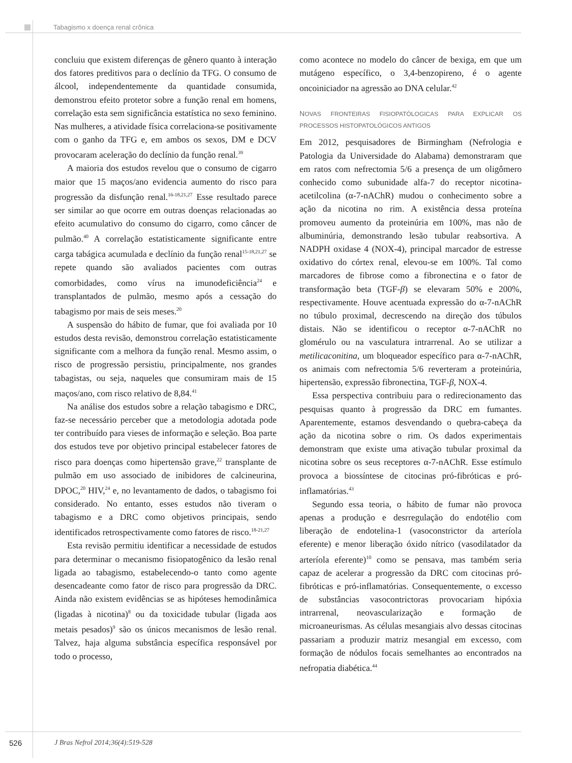Tabagismo x doença renal crônica
concluiu que existem diferenças de gênero quanto à interação dos fatores preditivos para o declínio da TFG. O consumo de álcool, independentemente da quantidade consumida, demonstrou efeito protetor sobre a função renal em homens, correlação esta sem significância estatística no sexo feminino. Nas mulheres, a atividade física correlaciona-se positivamente com o ganho da TFG e, em ambos os sexos, DM e DCV provocaram aceleração do declínio da função renal.<sup>39</sup>
A maioria dos estudos revelou que o consumo de cigarro maior que 15 maços/ano evidencia aumento do risco para progressão da disfunção renal.<sup>16-18,21,27</sup> Esse resultado parece ser similar ao que ocorre em outras doenças relacionadas ao efeito acumulativo do consumo do cigarro, como câncer de pulmão.<sup>40</sup> A correlação estatisticamente significante entre carga tabágica acumulada e declínio da função renal<sup>15-18,21,27</sup> se repete quando são avaliados pacientes com outras comorbidades, como vírus na imunodeficiência<sup>24</sup> e transplantados de pulmão, mesmo após a cessação do tabagismo por mais de seis meses.<sup>20</sup>
A suspensão do hábito de fumar, que foi avaliada por 10 estudos desta revisão, demonstrou correlação estatisticamente significante com a melhora da função renal. Mesmo assim, o risco de progressão persistiu, principalmente, nos grandes tabagistas, ou seja, naqueles que consumiram mais de 15 maços/ano, com risco relativo de 8,84.<sup>41</sup>
Na análise dos estudos sobre a relação tabagismo e DRC, faz-se necessário perceber que a metodologia adotada pode ter contribuído para vieses de informação e seleção. Boa parte dos estudos teve por objetivo principal estabelecer fatores de risco para doenças como hipertensão grave,<sup>22</sup> transplante de pulmão em uso associado de inibidores de calcineurina, DPOC,<sup>20</sup> HIV,<sup>24</sup> e, no levantamento de dados, o tabagismo foi considerado. No entanto, esses estudos não tiveram o tabagismo e a DRC como objetivos principais, sendo identificados retrospectivamente como fatores de risco.<sup>18-21,27</sup>
Esta revisão permitiu identificar a necessidade de estudos para determinar o mecanismo fisiopatogênico da lesão renal ligada ao tabagismo, estabelecendo-o tanto como agente desencadeante como fator de risco para progressão da DRC. Ainda não existem evidências se as hipóteses hemodinâmica (ligadas à nicotina)<sup>8</sup> ou da toxicidade tubular (ligada aos metais pesados)<sup>9</sup> são os únicos mecanismos de lesão renal. Talvez, haja alguma substância específica responsável por todo o processo,
como acontece no modelo do câncer de bexiga, em que um mutágeno específico, o 3,4-benzopireno, é o agente oncoiniciador na agressão ao DNA celular.<sup>42</sup>
NOVAS FRONTEIRAS FISIOPATÓLOGICAS PARA EXPLICAR OS PROCESSOS HISTOPATOLÓGICOS ANTIGOS
Em 2012, pesquisadores de Birmingham (Nefrologia e Patologia da Universidade do Alabama) demonstraram que em ratos com nefrectomia 5/6 a presença de um oligômero conhecido como subunidade alfa-7 do receptor nicotina-acetilcolina (α-7-nAChR) mudou o conhecimento sobre a ação da nicotina no rim. A existência dessa proteína promoveu aumento da proteinúria em 100%, mas não de albuminúria, demonstrando lesão tubular reabsortiva. A NADPH oxidase 4 (NOX-4), principal marcador de estresse oxidativo do córtex renal, elevou-se em 100%. Tal como marcadores de fibrose como a fibronectina e o fator de transformação beta (TGF-β) se elevaram 50% e 200%, respectivamente. Houve acentuada expressão do α-7-nAChR no túbulo proximal, decrescendo na direção dos túbulos distais. Não se identificou o receptor α-7-nAChR no glomérulo ou na vasculatura intrarrenal. Ao se utilizar a metilicaconitina, um bloqueador específico para α-7-nAChR, os animais com nefrectomia 5/6 reverteram a proteinúria, hipertensão, expressão fibronectina, TGF-β, NOX-4.
Essa perspectiva contribuiu para o redirecionamento das pesquisas quanto à progressão da DRC em fumantes. Aparentemente, estamos desvendando o quebra-cabeça da ação da nicotina sobre o rim. Os dados experimentais demonstram que existe uma ativação tubular proximal da nicotina sobre os seus receptores α-7-nAChR. Esse estímulo provoca a biossíntese de citocinas pró-fibróticas e pró-inflamatórias.<sup>43</sup>
Segundo essa teoria, o hábito de fumar não provoca apenas a produção e desrregulação do endotélio com liberação de endotelina-1 (vasoconstrictor da arteríola eferente) e menor liberação óxido nítrico (vasodilatador da arteríola eferente)<sup>10</sup> como se pensava, mas também seria capaz de acelerar a progressão da DRC com citocinas pró-fibróticas e pró-inflamatórias. Consequentemente, o excesso de substâncias vasocontrictoras provocariam hipóxia intrarrenal, neovascularização e formação de microaneurismas. As células mesangiais alvo dessas citocinas passariam a produzir matriz mesangial em excesso, com formação de nódulos focais semelhantes ao encontrados na nefropatia diabética.<sup>44</sup>
526
J Bras Nefrol 2014;36(4):519-528